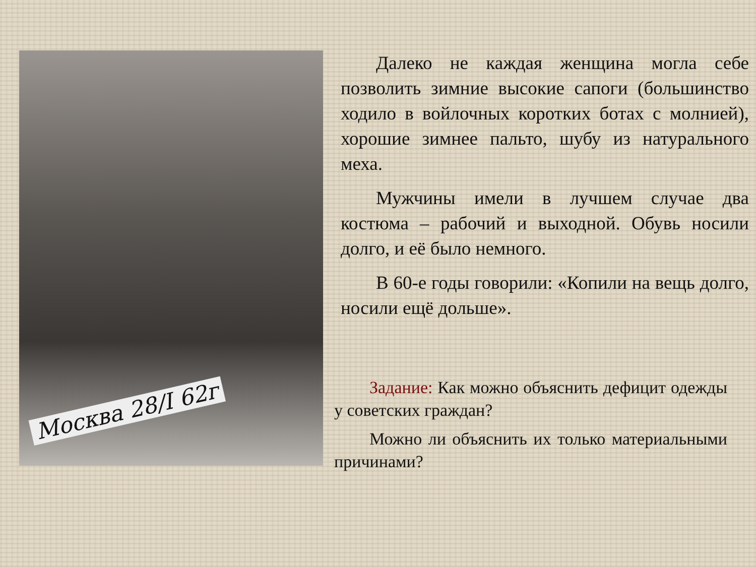Москва 28/I 62г
Далеко не каждая женщина могла себе позволить зимние высокие сапоги (большинство ходило в войлочных коротких ботах с молнией), хорошие зимнее пальто, шубу из натурального меха.
Мужчины имели в лучшем случае два костюма – рабочий и выходной. Обувь носили долго, и её было немного.
В 60-е годы говорили: «Копили на вещь долго, носили ещё дольше».
Задание: Как можно объяснить дефицит одежды у советских граждан?
Можно ли объяснить их только материальными причинами?